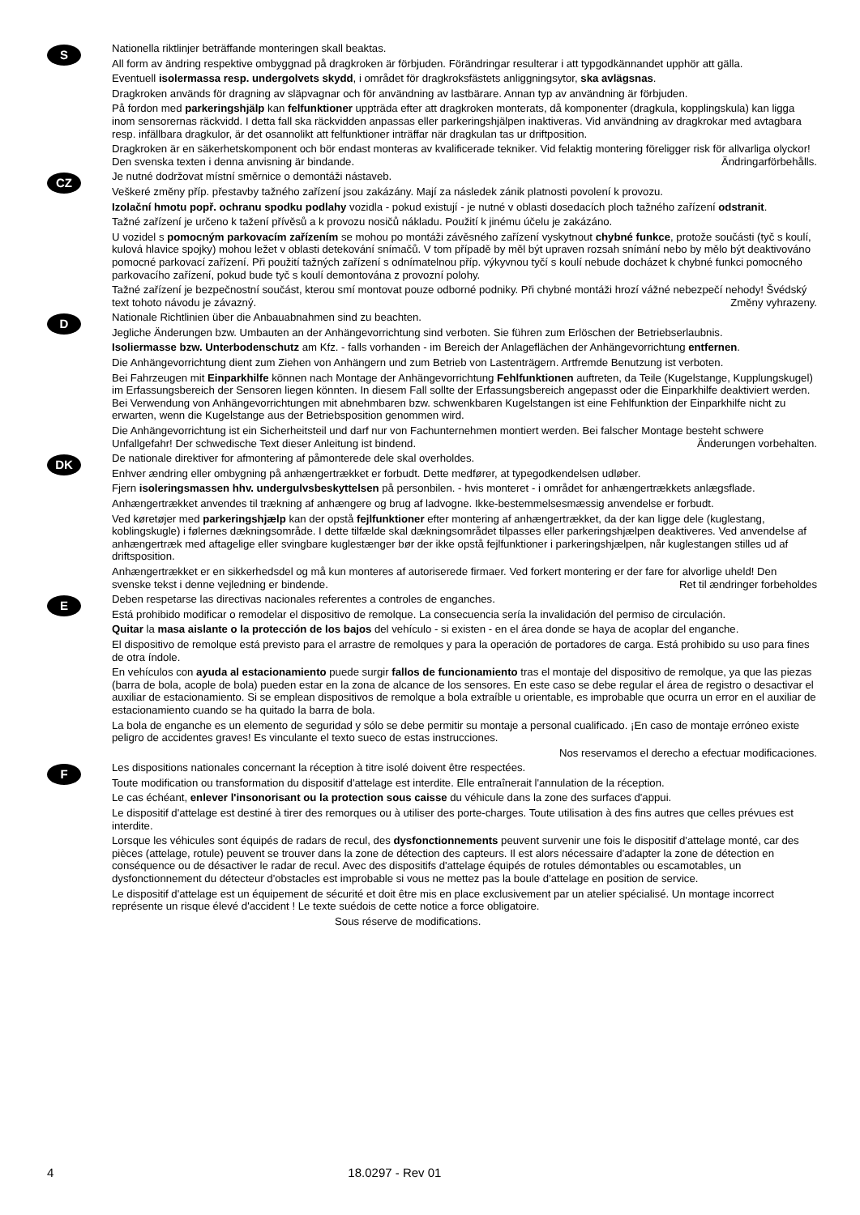S
Nationella riktlinjer beträffande monteringen skall beaktas.
All form av ändring respektive ombyggnad på dragkroken är förbjuden. Förändringar resulterar i att typgodkännandet upphör att gälla.
Eventuell isolermassa resp. undergolvets skydd, i området för dragkroksfästets anliggningsytor, ska avlägsnas.
Dragkroken används för dragning av släpvagnar och för användning av lastbärare. Annan typ av användning är förbjuden.
På fordon med parkeringshjälp kan felfunktioner uppträda efter att dragkroken monterats, då komponenter (dragkula, kopplingskula) kan ligga inom sensorernas räckvidd. I detta fall ska räckvidden anpassas eller parkeringshjälpen inaktiveras. Vid användning av dragkrokar med avtagbara resp. infällbara dragkulor, är det osannolikt att felfunktioner inträffar när dragkulan tas ur driftposition.
Dragkroken är en säkerhetskomponent och bör endast monteras av kvalificerade tekniker. Vid felaktig montering föreligger risk för allvarliga olyckor! Den svenska texten i denna anvisning är bindande. Ändringarförbehålls.
CZ
Je nutné dodržovat místní směrnice o demontáži nástaveb.
Veškeré změny příp. přestavby tažného zařízení jsou zakázány. Mají za následek zánik platnosti povolení k provozu.
Izolační hmotu popř. ochranu spodku podlahy vozidla - pokud existují - je nutné v oblasti dosedacích ploch tažného zařízení odstranit.
Tažné zařízení je určeno k tažení přívěsů a k provozu nosičů nákladu. Použití k jinému účelu je zakázáno.
U vozidel s pomocným parkovacím zařízením se mohou po montáži závěsného zařízení vyskytnout chybné funkce, protože součásti (tyč s koulí, kulová hlavice spojky) mohou ležet v oblasti detekování snímačů. V tom případě by měl být upraven rozsah snímání nebo by mělo být deaktivováno pomocné parkovací zařízení. Při použití tažných zařízení s odnímatelnou příp. výkyvnou tyčí s koulí nebude docházet k chybné funkci pomocného parkovacího zařízení, pokud bude tyč s koulí demontována z provozní polohy.
Tažné zařízení je bezpečnostní součást, kterou smí montovat pouze odborné podniky. Při chybné montáži hrozí vážné nebezpečí nehody! Švédský text tohoto návodu je závazný. Změny vyhrazeny.
D
Nationale Richtlinien über die Anbauabnahmen sind zu beachten.
Jegliche Änderungen bzw. Umbauten an der Anhängevorrichtung sind verboten. Sie führen zum Erlöschen der Betriebserlaubnis.
Isoliermasse bzw. Unterbodenschutz am Kfz. - falls vorhanden - im Bereich der Anlageflächen der Anhängevorrichtung entfernen.
Die Anhängevorrichtung dient zum Ziehen von Anhängern und zum Betrieb von Lastenträgern. Artfremde Benutzung ist verboten.
Bei Fahrzeugen mit Einparkhilfe können nach Montage der Anhängevorrichtung Fehlfunktionen auftreten, da Teile (Kugelstange, Kupplungskugel) im Erfassungsbereich der Sensoren liegen könnten. In diesem Fall sollte der Erfassungsbereich angepasst oder die Einparkhilfe deaktiviert werden. Bei Verwendung von Anhängevorrichtungen mit abnehmbaren bzw. schwenkbaren Kugelstangen ist eine Fehlfunktion der Einparkhilfe nicht zu erwarten, wenn die Kugelstange aus der Betriebsposition genommen wird.
Die Anhängevorrichtung ist ein Sicherheitsteil und darf nur von Fachunternehmen montiert werden. Bei falscher Montage besteht schwere Unfallgefahr! Der schwedische Text dieser Anleitung ist bindend. Änderungen vorbehalten.
DK
De nationale direktiver for afmontering af påmonterede dele skal overholdes.
Enhver ændring eller ombygning på anhængertrækket er forbudt. Dette medfører, at typegodkendelsen udløber.
Fjern isoleringsmassen hhv. undergulvsbeskyttelsen på personbilen. - hvis monteret - i området for anhængertrækkets anlægsflade.
Anhængertrækket anvendes til trækning af anhængere og brug af ladvogne. Ikke-bestemmelsesmæssig anvendelse er forbudt.
Ved køretøjer med parkeringshjælp kan der opstå fejlfunktioner efter montering af anhængertrækket, da der kan ligge dele (kuglestang, koblingskugle) i følernes dækningsområde. I dette tilfælde skal dækningsområdet tilpasses eller parkeringshjælpen deaktiveres. Ved anvendelse af anhængertræk med aftagelige eller svingbare kuglestænger bør der ikke opstå fejlfunktioner i parkeringshjælpen, når kuglestangen stilles ud af driftsposition.
Anhængertrækket er en sikkerhedsdel og må kun monteres af autoriserede firmaer. Ved forkert montering er der fare for alvorlige uheld! Den svenske tekst i denne vejledning er bindende. Ret til ændringer forbeholdes
E
Deben respetarse las directivas nacionales referentes a controles de enganches.
Está prohibido modificar o remodelar el dispositivo de remolque. La consecuencia sería la invalidación del permiso de circulación.
Quitar la masa aislante o la protección de los bajos del vehículo - si existen - en el área donde se haya de acoplar del enganche.
El dispositivo de remolque está previsto para el arrastre de remolques y para la operación de portadores de carga. Está prohibido su uso para fines de otra índole.
En vehículos con ayuda al estacionamiento puede surgir fallos de funcionamiento tras el montaje del dispositivo de remolque, ya que las piezas (barra de bola, acople de bola) pueden estar en la zona de alcance de los sensores. En este caso se debe regular el área de registro o desactivar el auxiliar de estacionamiento. Si se emplean dispositivos de remolque a bola extraíble u orientable, es improbable que ocurra un error en el auxiliar de estacionamiento cuando se ha quitado la barra de bola.
La bola de enganche es un elemento de seguridad y sólo se debe permitir su montaje a personal cualificado. ¡En caso de montaje erróneo existe peligro de accidentes graves! Es vinculante el texto sueco de estas instrucciones.
Nos reservamos el derecho a efectuar modificaciones.
F
Les dispositions nationales concernant la réception à titre isolé doivent être respectées.
Toute modification ou transformation du dispositif d'attelage est interdite. Elle entraînerait l'annulation de la réception.
Le cas échéant, enlever l'insonorisant ou la protection sous caisse du véhicule dans la zone des surfaces d'appui.
Le dispositif d'attelage est destiné à tirer des remorques ou à utiliser des porte-charges. Toute utilisation à des fins autres que celles prévues est interdite.
Lorsque les véhicules sont équipés de radars de recul, des dysfonctionnements peuvent survenir une fois le dispositif d'attelage monté, car des pièces (attelage, rotule) peuvent se trouver dans la zone de détection des capteurs. Il est alors nécessaire d'adapter la zone de détection en conséquence ou de désactiver le radar de recul. Avec des dispositifs d'attelage équipés de rotules démontables ou escamotables, un dysfonctionnement du détecteur d'obstacles est improbable si vous ne mettez pas la boule d'attelage en position de service.
Le dispositif d'attelage est un équipement de sécurité et doit être mis en place exclusivement par un atelier spécialisé. Un montage incorrect représente un risque élevé d'accident ! Le texte suédois de cette notice a force obligatoire.
Sous réserve de modifications.
4 18.0297 - Rev 01